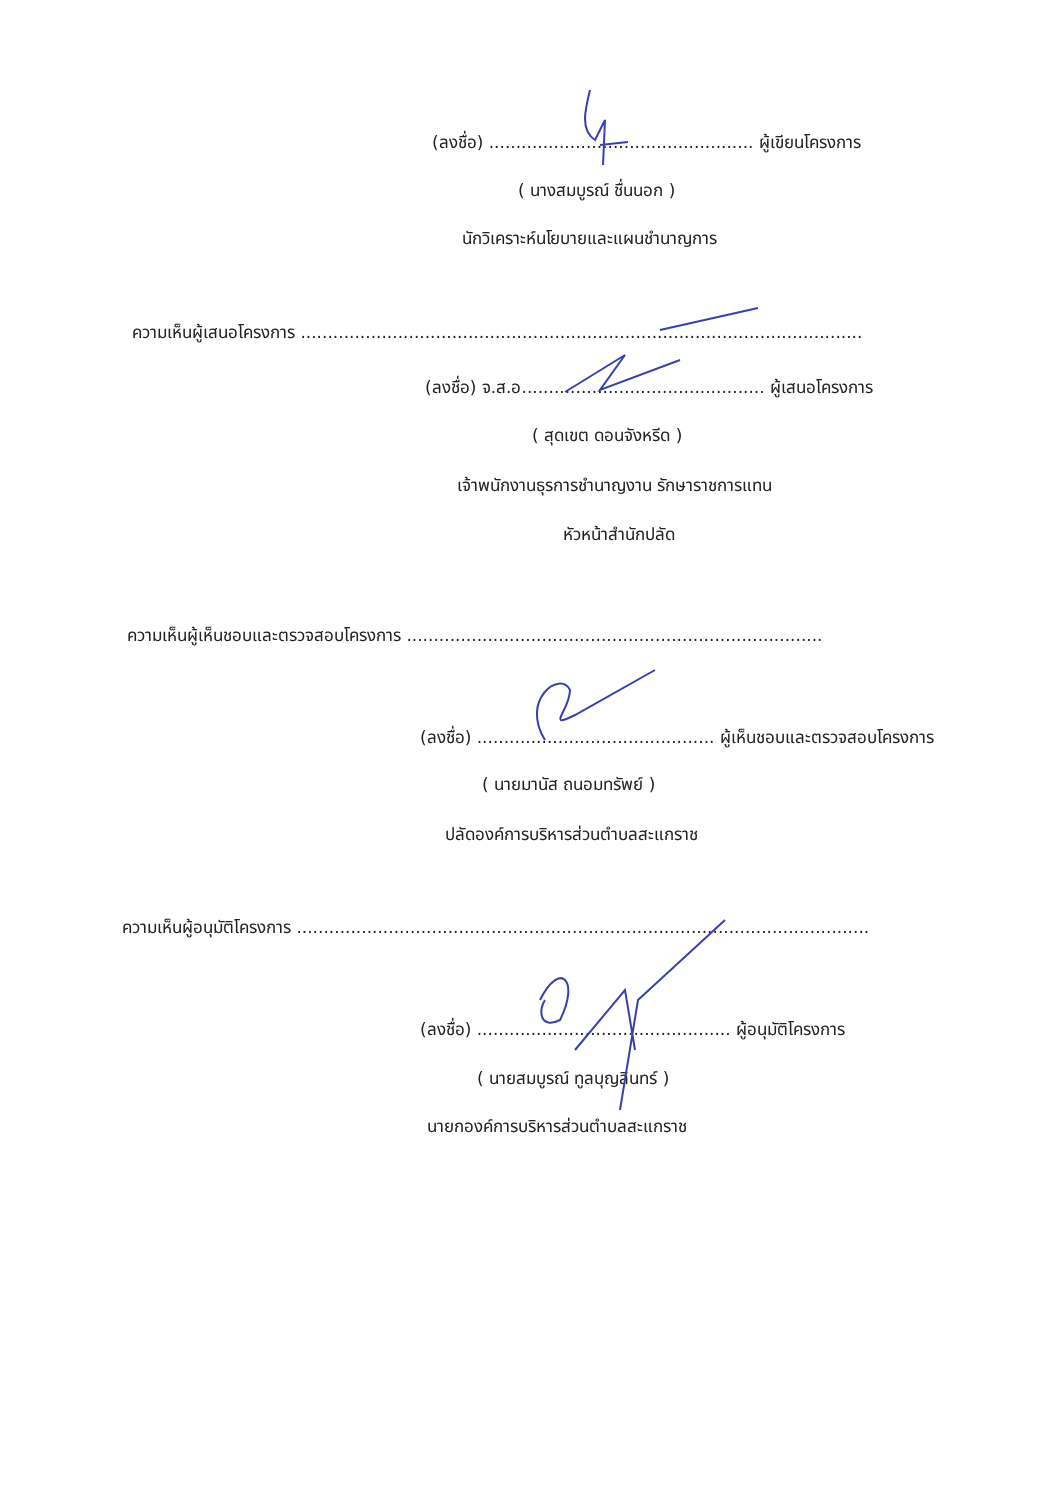(ลงชื่อ) ................................................. ผู้เขียนโครงการ
( นางสมบูรณ์ ชื่นนอก )
นักวิเคราะห์นโยบายและแผนชำนาญการ
ความเห็นผู้เสนอโครงการ ........................................................................................................
(ลงชื่อ) จ.ส.อ............................................. ผู้เสนอโครงการ
( สุดเขต ดอนจังหรีด )
เจ้าพนักงานธุรการชำนาญงาน รักษาราชการแทน
หัวหน้าสำนักปลัด
ความเห็นผู้เห็นชอบและตรวจสอบโครงการ .............................................................................
(ลงชื่อ) ............................................ ผู้เห็นชอบและตรวจสอบโครงการ
( นายมานัส ถนอมทรัพย์ )
ปลัดองค์การบริหารส่วนตำบลสะแกราช
ความเห็นผู้อนุมัติโครงการ ..........................................................................................................
(ลงชื่อ) ............................................... ผู้อนุมัติโครงการ
( นายสมบูรณ์ ทูลบุญลินทร์ )
นายกองค์การบริหารส่วนตำบลสะแกราช